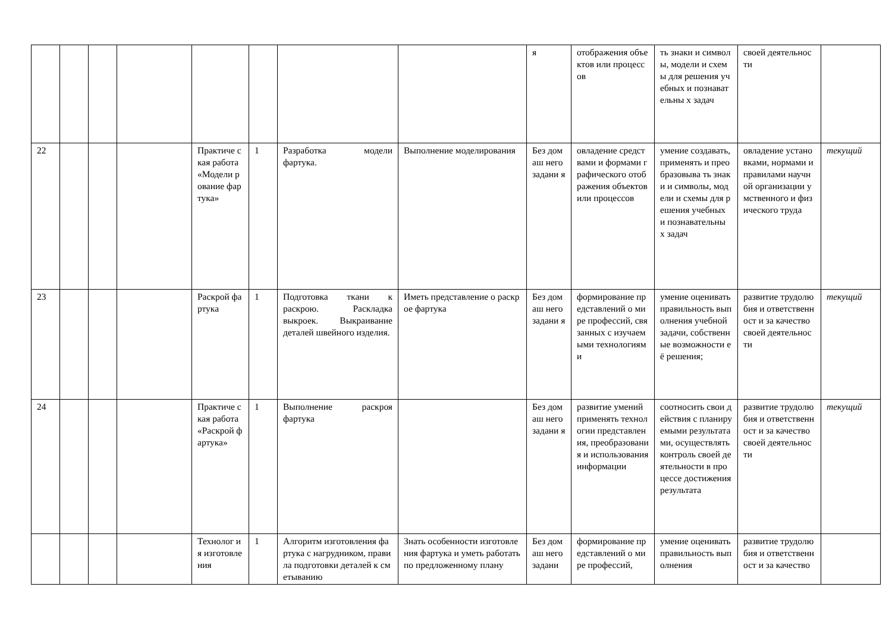| | | | | | | | | я | отображения объектов или процессов | ть знаки и символы, модели и схемы для решения учебных и познавательны х задач | своей деятельности | |
| 22 | | | | Практиче ская работа «Модели рование фартука» | 1 | Разработка модели фартука. | Выполнение моделирования | Без домаш него задани я | овладение средствами и формами графического отображения объектов или процессов | умение создавать, применять и преобразовыва ть знаки и символы, модели и схемы для решения учебных и познавательны х задач | овладение установками, нормами и правилами научной организации умственного и физического труда | текущий |
| 23 | | | | Раскрой фартука | 1 | Подготовка ткани к раскрою. Раскладка выкроек. Выкраивание деталей швейного изделия. | Иметь представление о раскрое фартука | Без домаш него задани я | формирование представлений о мире профессий, связанных с изучаемыми технологиями | умение оценивать правильность выполнения учебной задачи, собственные возможности её решения; | развитие трудолюбия и ответственност и за качество своей деятельности | текущий |
| 24 | | | | Практиче ская работа «Раскрой фартука» | 1 | Выполнение раскроя фартука | | Без домаш него задани я | развитие умений применять технологии представления, преобразовани я и использования информации | соотносить свои действия с планируемыми результатами, осуществлять контроль своей деятельности в процессе достижения результата | развитие трудолюбия и ответственност и за качество своей деятельности | текущий |
| | | | | Технолог ия изготовле ния | 1 | Алгоритм изготовления фартука с нагрудником, правила подготовки деталей к сметыванию | Знать особенности изготовления фартука и уметь работать по предложенному плану | Без домаш него задани | формирование представлений о мире профессий, | умение оценивать правильность выполнения | развитие трудолюбия и ответственност и за качество | |